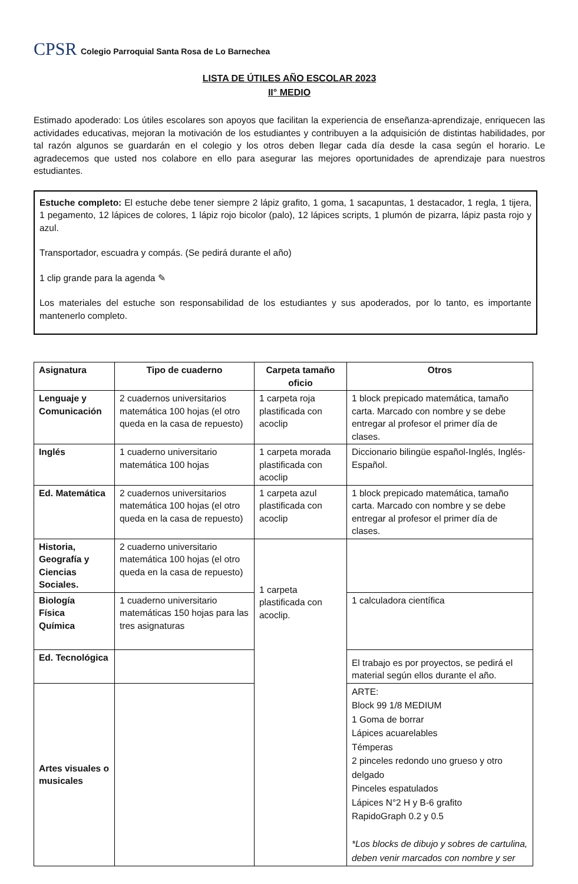CPSR
Colegio Parroquial Santa Rosa de Lo Barnechea
LISTA DE ÚTILES AÑO ESCOLAR 2023
II° MEDIO
Estimado apoderado: Los útiles escolares son apoyos que facilitan la experiencia de enseñanza-aprendizaje, enriquecen las actividades educativas, mejoran la motivación de los estudiantes y contribuyen a la adquisición de distintas habilidades, por tal razón algunos se guardarán en el colegio y los otros deben llegar cada día desde la casa según el horario. Le agradecemos que usted nos colabore en ello para asegurar las mejores oportunidades de aprendizaje para nuestros estudiantes.
Estuche completo: El estuche debe tener siempre 2 lápiz grafito, 1 goma, 1 sacapuntas, 1 destacador, 1 regla, 1 tijera, 1 pegamento, 12 lápices de colores, 1 lápiz rojo bicolor (palo), 12 lápices scripts, 1 plumón de pizarra, lápiz pasta rojo y azul.
Transportador, escuadra y compás. (Se pedirá durante el año)
1 clip grande para la agenda ✎
Los materiales del estuche son responsabilidad de los estudiantes y sus apoderados, por lo tanto, es importante mantenerlo completo.
| Asignatura | Tipo de cuaderno | Carpeta tamaño oficio | Otros |
| --- | --- | --- | --- |
| Lenguaje y Comunicación | 2 cuadernos universitarios matemática 100 hojas (el otro queda en la casa de repuesto) | 1 carpeta roja plastificada con acoclip | 1 block prepicado matemática, tamaño carta. Marcado con nombre y se debe entregar al profesor el primer día de clases. |
| Inglés | 1 cuaderno universitario matemática 100 hojas | 1 carpeta morada plastificada con acoclip | Diccionario bilingüe español-Inglés, Inglés- Español. |
| Ed. Matemática | 2 cuadernos universitarios matemática 100 hojas (el otro queda en la casa de repuesto) | 1 carpeta azul plastificada con acoclip | 1 block prepicado matemática, tamaño carta. Marcado con nombre y se debe entregar al profesor el primer día de clases. |
| Historia, Geografía y Ciencias Sociales. | 2 cuaderno universitario matemática 100 hojas (el otro queda en la casa de repuesto) | 1 carpeta plastificada con acoclip. | |
| Biología Física Química | 1 cuaderno universitario matemáticas 150 hojas para las tres asignaturas | | 1 calculadora científica |
| Ed. Tecnológica | | | El trabajo es por proyectos, se pedirá el material según ellos durante el año. |
| Artes visuales o musicales | | | ARTE: Block 99 1/8 MEDIUM 1 Goma de borrar Lápices acuarelables Témperas 2 pinceles redondo uno grueso y otro delgado Pinceles espatulados Lápices N°2 H y B-6 grafito RapidoGraph 0.2 y 0.5 *Los blocks de dibujo y sobres de cartulina, deben venir marcados con nombre y ser |